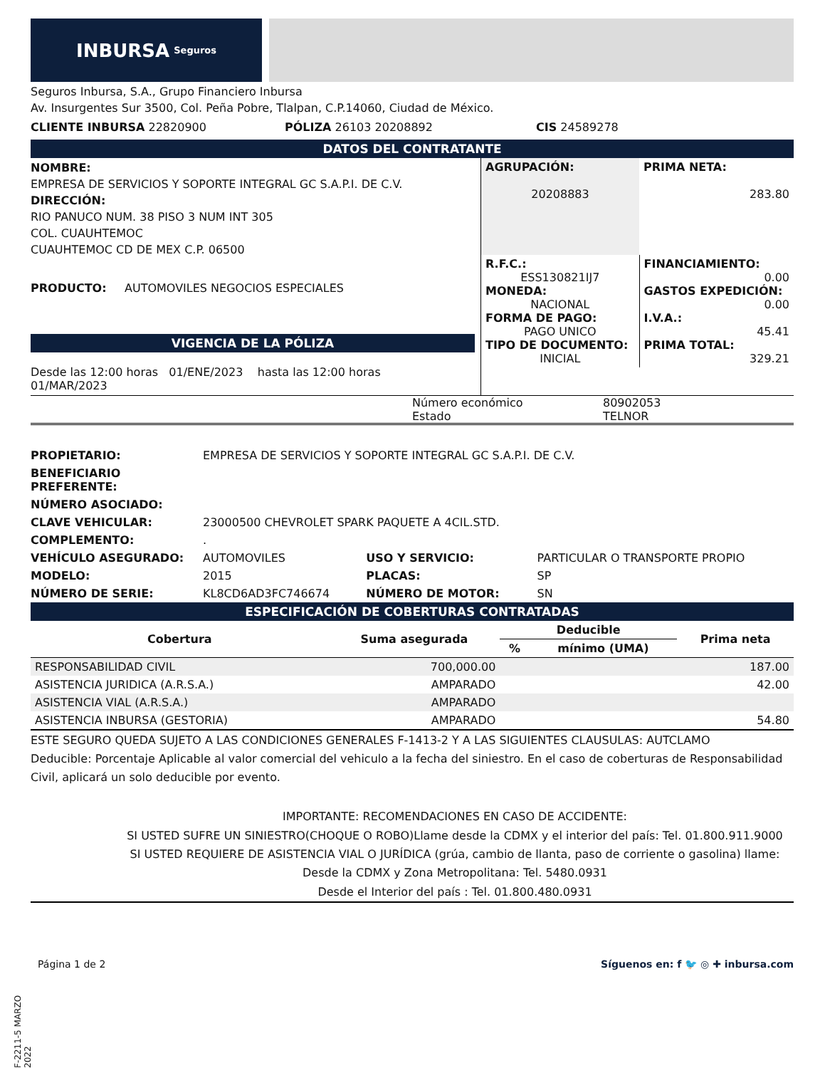F-2211-5 MARZO 2022
INBURSA Seguros
Seguros Inbursa, S.A., Grupo Financiero Inbursa
Av. Insurgentes Sur 3500, Col. Peña Pobre, Tlalpan, C.P.14060, Ciudad de México.
CLIENTE INBURSA 22820900 PÓLIZA 26103 20208892 CIS 24589278
DATOS DEL CONTRATANTE
NOMBRE:
EMPRESA DE SERVICIOS Y SOPORTE INTEGRAL GC S.A.P.I. DE C.V.
DIRECCIÓN:
RIO PANUCO NUM. 38 PISO 3 NUM INT 305
COL. CUAUHTEMOC
CUAUHTEMOC CD DE MEX C.P. 06500
PRODUCTO: AUTOMOVILES NEGOCIOS ESPECIALES
VIGENCIA DE LA PÓLIZA
Desde las 12:00 horas 01/ENE/2023 hasta las 12:00 horas 01/MAR/2023
| AGRUPACIÓN: 20208883 | PRIMA NETA: 283.80 |
| R.F.C.: ESS130821IJ7 MONEDA: NACIONAL FORMA DE PAGO: PAGO UNICO TIPO DE DOCUMENTO: INICIAL | FINANCIAMIENTO: 0.00 GASTOS EXPEDICIÓN: 0.00 I.V.A.: 45.41 PRIMA TOTAL: 329.21 |
Número económico 80902053 Estado TELNOR
| PROPIETARIO: | EMPRESA DE SERVICIOS Y SOPORTE INTEGRAL GC S.A.P.I. DE C.V. | | |
| BENEFICIARIO PREFERENTE: | | | |
| NÚMERO ASOCIADO: | | | |
| CLAVE VEHICULAR: | 23000500 CHEVROLET SPARK PAQUETE A 4CIL.STD. | | |
| COMPLEMENTO: | . | | |
| VEHÍCULO ASEGURADO: | AUTOMOVILES | USO Y SERVICIO: | PARTICULAR O TRANSPORTE PROPIO |
| MODELO: | 2015 | PLACAS: | SP |
| NÚMERO DE SERIE: | KL8CD6AD3FC746674 | NÚMERO DE MOTOR: | SN |
ESPECIFICACIÓN DE COBERTURAS CONTRATADAS
| Cobertura | Suma asegurada | Deducible | | Prima neta |
| --- | --- | --- | --- | --- |
| | | % | mínimo (UMA) | |
| RESPONSABILIDAD CIVIL | 700,000.00 | | | 187.00 |
| ASISTENCIA JURIDICA (A.R.S.A.) | AMPARADO | | | 42.00 |
| ASISTENCIA VIAL (A.R.S.A.) | AMPARADO | | | |
| ASISTENCIA INBURSA (GESTORIA) | AMPARADO | | | 54.80 |
ESTE SEGURO QUEDA SUJETO A LAS CONDICIONES GENERALES F-1413-2 Y A LAS SIGUIENTES CLAUSULAS: AUTCLAMO
Deducible: Porcentaje Aplicable al valor comercial del vehiculo a la fecha del siniestro. En el caso de coberturas de Responsabilidad Civil, aplicará un solo deducible por evento.
IMPORTANTE: RECOMENDACIONES EN CASO DE ACCIDENTE:
SI USTED SUFRE UN SINIESTRO(CHOQUE O ROBO)Llame desde la CDMX y el interior del país: Tel. 01.800.911.9000
SI USTED REQUIERE DE ASISTENCIA VIAL O JURÍDICA (grúa, cambio de llanta, paso de corriente o gasolina) llame:
Desde la CDMX y Zona Metropolitana: Tel. 5480.0931
Desde el Interior del país : Tel. 01.800.480.0931
Página 1 de 2 Síguenos en: f 🐦 ◎ ✚ inbursa.com